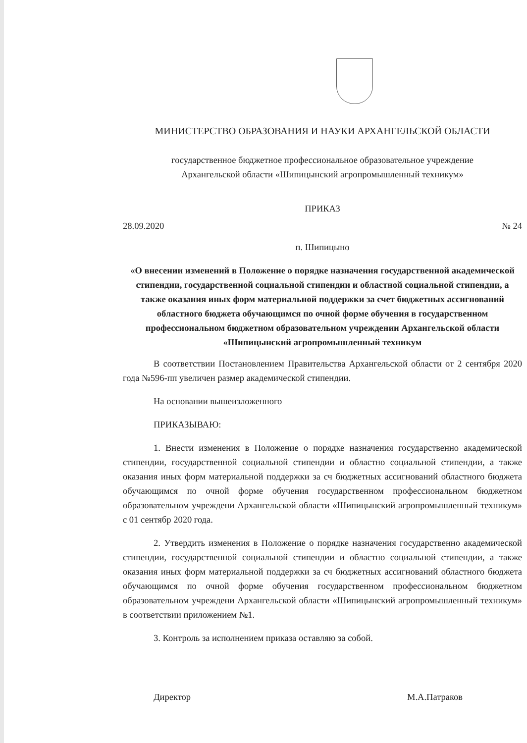МИНИСТЕРСТВО ОБРАЗОВАНИЯ И НАУКИ АРХАНГЕЛЬСКОЙ ОБЛАСТИ
государственное бюджетное профессиональное образовательное учреждение
Архангельской области «Шипицынский агропромышленный техникум»
ПРИКАЗ
28.09.2020 № 24
п. Шипицыно
«О внесении изменений в Положение о порядке назначения государственной академической стипендии, государственной социальной стипендии и областной социальной стипендии, а также оказания иных форм материальной поддержки за счет бюджетных ассигнований областного бюджета обучающимся по очной форме обучения в государственном профессиональном бюджетном образовательном учреждении Архангельской области «Шипицынский агропромышленный техникум
В соответствии Постановлением Правительства Архангельской области от 2 сентября 2020 года №596-пп увеличен размер академической стипендии.
На основании вышеизложенного
ПРИКАЗЫВАЮ:
1. Внести изменения в Положение о порядке назначения государственно академической стипендии, государственной социальной стипендии и областно социальной стипендии, а также оказания иных форм материальной поддержки за сч бюджетных ассигнований областного бюджета обучающимся по очной форме обучения государственном профессиональном бюджетном образовательном учреждени Архангельской области «Шипицынский агропромышленный техникум» с 01 сентябр 2020 года.
2. Утвердить изменения в Положение о порядке назначения государственно академической стипендии, государственной социальной стипендии и областно социальной стипендии, а также оказания иных форм материальной поддержки за сч бюджетных ассигнований областного бюджета обучающимся по очной форме обучения государственном профессиональном бюджетном образовательном учреждени Архангельской области «Шипицынский агропромышленный техникум» в соответствии приложением №1.
3. Контроль за исполнением приказа оставляю за собой.
Директор М.А.Патраков